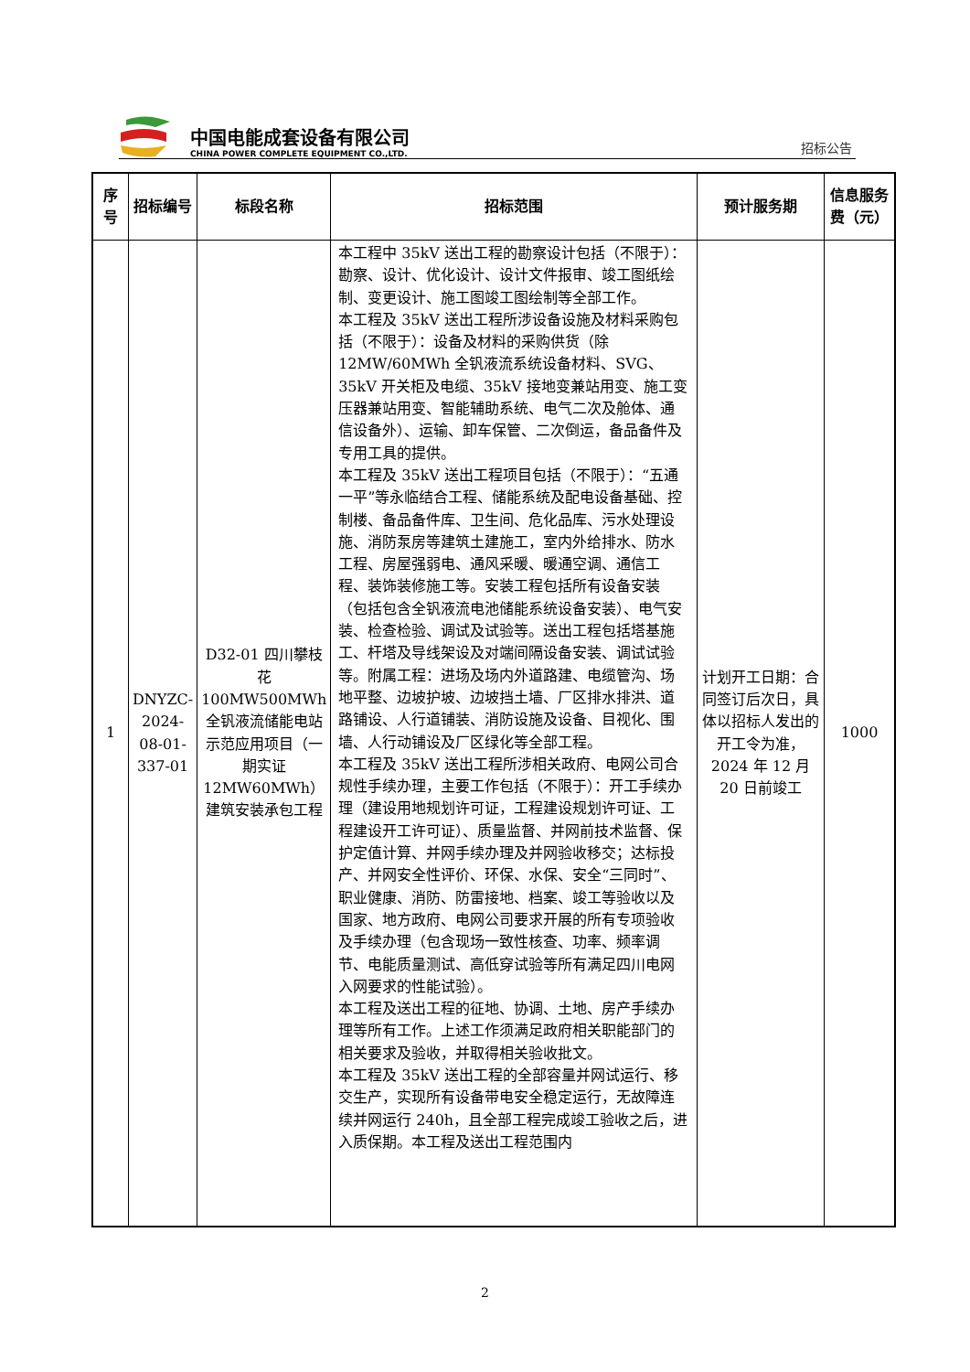中国电能成套设备有限公司
CHINA POWER COMPLETE EQUIPMENT CO.,LTD.
招标公告
| 序号 | 招标编号 | 标段名称 | 招标范围 | 预计服务期 | 信息服务费（元） |
| --- | --- | --- | --- | --- | --- |
| 1 | DNYZC-2024-08-01-337-01 | D32-01 四川攀枝花100MW500MWh 全钒液流储能电站示范应用项目（一期实证12MW60MWh）建筑安装承包工程 | 本工程中 35kV 送出工程的勘察设计包括（不限于）：勘察、设计、优化设计、设计文件报审、竣工图纸绘制、变更设计、施工图竣工图绘制等全部工作。 本工程及 35kV 送出工程所涉设备设施及材料采购包括（不限于）：设备及材料的采购供货（除 12MW/60MWh 全钒液流系统设备材料、SVG、35kV 开关柜及电缆、35kV 接地变兼站用变、施工变压器兼站用变、智能辅助系统、电气二次及舱体、通信设备外）、运输、卸车保管、二次倒运，备品备件及专用工具的提供。 本工程及 35kV 送出工程项目包括（不限于）：“五通一平”等永临结合工程、储能系统及配电设备基础、控制楼、备品备件库、卫生间、危化品库、污水处理设施、消防泵房等建筑土建施工，室内外给排水、防水工程、房屋强弱电、通风采暖、暖通空调、通信工程、装饰装修施工等。安装工程包括所有设备安装（包括包含全钒液流电池储能系统设备安装）、电气安装、检查检验、调试及试验等。送出工程包括塔基施工、杆塔及导线架设及对端间隔设备安装、调试试验等。附属工程：进场及场内外道路建、电缆管沟、场地平整、边坡护坡、边坡挡土墙、厂区排水排洪、道路铺设、人行道铺装、消防设施及设备、目视化、围墙、人行动铺设及厂区绿化等全部工程。 本工程及 35kV 送出工程所涉相关政府、电网公司合规性手续办理，主要工作包括（不限于）：开工手续办理（建设用地规划许可证，工程建设规划许可证、工程建设开工许可证）、质量监督、并网前技术监督、保护定值计算、并网手续办理及并网验收移交；达标投产、并网安全性评价、环保、水保、安全“三同时”、职业健康、消防、防雷接地、档案、竣工等验收以及国家、地方政府、电网公司要求开展的所有专项验收及手续办理（包含现场一致性核查、功率、频率调节、电能质量测试、高低穿试验等所有满足四川电网入网要求的性能试验）。 本工程及送出工程的征地、协调、土地、房产手续办理等所有工作。上述工作须满足政府相关职能部门的相关要求及验收，并取得相关验收批文。 本工程及 35kV 送出工程的全部容量并网试运行、移交生产，实现所有设备带电安全稳定运行，无故障连续并网运行 240h，且全部工程完成竣工验收之后，进入质保期。本工程及送出工程范围内 | 计划开工日期：合同签订后次日，具体以招标人发出的开工令为准，2024 年 12 月 20 日前竣工 | 1000 |
2